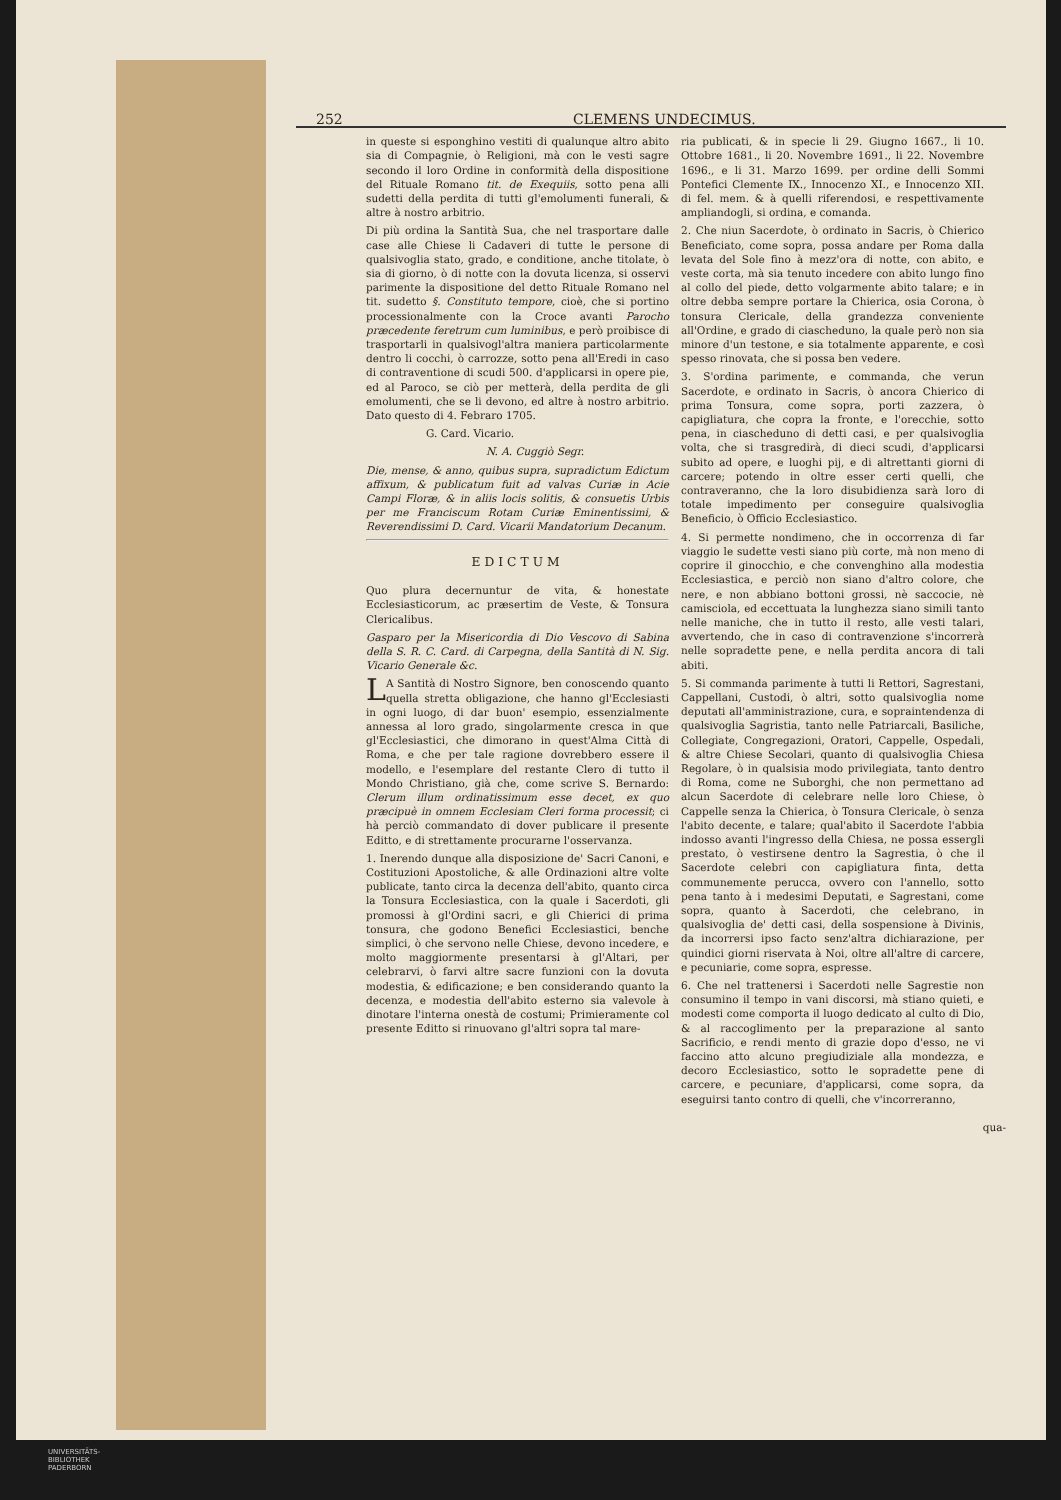252 CLEMENS UNDECIMUS.
in queste si esponghino vestiti di qualunque altro abito sia di Compagnie, ò Religioni, mà con le vesti sagre secondo il loro Ordine in conformità della dispositione del Rituale Romano tit. de Exequiis, sotto pena alli sudetti della perdita di tutti gl'emolumenti funerali, & altre à nostro arbitrio.
Di più ordina la Santità Sua, che nel trasportare dalle case alle Chiese li Cadaveri di tutte le persone di qualsivoglia stato, grado, e conditione, anche titolate, ò sia di giorno, ò di notte con la dovuta licenza, si osservi parimente la dispositione del detto Rituale Romano nel tit. sudetto §. Constituto tempore, cioè, che si portino processionalmente con la Croce avanti Parocho præcedente feretrum cum luminibus, e però proibisce di trasportarli in qualsivogl'altra maniera particolarmente dentro li cocchi, ò carrozze, sotto pena all'Eredi in caso di contraventione di scudi 500. d'applicarsi in opere pie, ed al Paroco, se ciò per metterà, della perdita de gli emolumenti, che se li devono, ed altre à nostro arbitrio. Dato questo di 4. Febraro 1705.
G. Card. Vicario.
N. A. Cuggiò Segr.
Die, mense, & anno, quibus supra, supradictum Edictum affixum, & publicatum fuit ad valvas Curiæ in Acie Campi Floræ, & in aliis locis solitis, & consuetis Urbis per me Franciscum Rotam Curiæ Eminentissimi, & Reverendissimi D. Card. Vicarii Mandatorium Decanum.
EDICTUM
Quo plura decernuntur de vita, & honestate Ecclesiasticorum, ac præsertim de Veste, & Tonsura Clericalibus.
Gasparo per la Misericordia di Dio Vescovo di Sabina della S. R. C. Card. di Carpegna, della Santità di N. Sig. Vicario Generale &c.
LA Santità di Nostro Signore, ben conoscendo quanto quella stretta obligazione, che hanno gl'Ecclesiasti in ogni luogo, di dar buon' esempio, essenzialmente annessa al loro grado, singolarmente cresca in que gl'Ecclesiastici, che dimorano in quest'Alma Città di Roma, e che per tale ragione dovrebbero essere il modello, e l'esemplare del restante Clero di tutto il Mondo Christiano, già che, come scrive S. Bernardo: Clerum illum ordinatissimum esse decet, ex quo præcipuè in omnem Ecclesiam Cleri forma processit; ci hà perciò commandato di dover publicare il presente Editto, e di strettamente procurarne l'osservanza.
1. Inerendo dunque alla disposizione de' Sacri Canoni, e Costituzioni Apostoliche, & alle Ordinazioni altre volte publicate, tanto circa la decenza dell'abito, quanto circa la Tonsura Ecclesiastica, con la quale i Sacerdoti, gli promossi à gl'Ordini sacri, e gli Chierici di prima tonsura, che godono Benefici Ecclesiastici, benche simplici, ò che servono nelle Chiese, devono incedere, e molto maggiormente presentarsi à gl'Altari, per celebrarvi, ò farvi altre sacre funzioni con la dovuta modestia, & edificazione; e ben considerando quanto la decenza, e modestia dell'abito esterno sia valevole à dinotare l'interna onestà de costumi; Primieramente col presente Editto si rinuovano gl'altri sopra tal mare-
ria publicati, & in specie li 29. Giugno 1667., li 10. Ottobre 1681., li 20. Novembre 1691., li 22. Novembre 1696., e li 31. Marzo 1699. per ordine delli Sommi Pontefici Clemente IX., Innocenzo XI., e Innocenzo XII. di fel. mem. & à quelli riferendosi, e respettivamente ampliandogli, si ordina, e comanda.
2. Che niun Sacerdote, ò ordinato in Sacris, ò Chierico Beneficiato, come sopra, possa andare per Roma dalla levata del Sole fino à mezz'ora di notte, con abito, e veste corta, mà sia tenuto incedere con abito lungo fino al collo del piede, detto volgarmente abito talare; e in oltre debba sempre portare la Chierica, osia Corona, ò tonsura Clericale, della grandezza conveniente all'Ordine, e grado di ciascheduno, la quale però non sia minore d'un testone, e sia totalmente apparente, e così spesso rinovata, che si possa ben vedere.
3. S'ordina parimente, e commanda, che verun Sacerdote, e ordinato in Sacris, ò ancora Chierico di prima Tonsura, come sopra, porti zazzera, ò capigliatura, che copra la fronte, e l'orecchie, sotto pena, in ciascheduno di detti casi, e per qualsivoglia volta, che si trasgredirà, di dieci scudi, d'applicarsi subito ad opere, e luoghi pij, e di altrettanti giorni di carcere; potendo in oltre esser certi quelli, che contraveranno, che la loro disubidienza sarà loro di totale impedimento per conseguire qualsivoglia Beneficio, ò Officio Ecclesiastico.
4. Si permette nondimeno, che in occorrenza di far viaggio le sudette vesti siano più corte, mà non meno di coprire il ginocchio, e che convenghino alla modestia Ecclesiastica, e perciò non siano d'altro colore, che nere, e non abbiano bottoni grossi, nè saccocie, nè camisciola, ed eccettuata la lunghezza siano simili tanto nelle maniche, che in tutto il resto, alle vesti talari, avvertendo, che in caso di contravenzione s'incorrerà nelle sopradette pene, e nella perdita ancora di tali abiti.
5. Si commanda parimente à tutti li Rettori, Sagrestani, Cappellani, Custodi, ò altri, sotto qualsivoglia nome deputati all'amministrazione, cura, e sopraintendenza di qualsivoglia Sagristia, tanto nelle Patriarcali, Basiliche, Collegiate, Congregazioni, Oratori, Cappelle, Ospedali, & altre Chiese Secolari, quanto di qualsivoglia Chiesa Regolare, ò in qualsisia modo privilegiata, tanto dentro di Roma, come ne Suborghi, che non permettano ad alcun Sacerdote di celebrare nelle loro Chiese, ò Cappelle senza la Chierica, ò Tonsura Clericale, ò senza l'abito decente, e talare; qual'abito il Sacerdote l'abbia indosso avanti l'ingresso della Chiesa, ne possa essergli prestato, ò vestirsene dentro la Sagrestia, ò che il Sacerdote celebri con capigliatura finta, detta communemente perucca, ovvero con l'annello, sotto pena tanto à i medesimi Deputati, e Sagrestani, come sopra, quanto à Sacerdoti, che celebrano, in qualsivoglia de' detti casi, della sospensione à Divinis, da incorrersi ipso facto senz'altra dichiarazione, per quindici giorni riservata à Noi, oltre all'altre di carcere, e pecuniarie, come sopra, espresse.
6. Che nel trattenersi i Sacerdoti nelle Sagrestie non consumino il tempo in vani discorsi, mà stiano quieti, e modesti come comporta il luogo dedicato al culto di Dio, & al raccoglimento per la preparazione al santo Sacrificio, e rendi mento di grazie dopo d'esso, ne vi faccino atto alcuno pregiudiziale alla mondezza, e decoro Ecclesiastico, sotto le sopradette pene di carcere, e pecuniare, d'applicarsi, come sopra, da eseguirsi tanto contro di quelli, che v'incorreranno,
qua-
UNIVERSITÄTS-
BIBLIOTHEK
PADERBORN